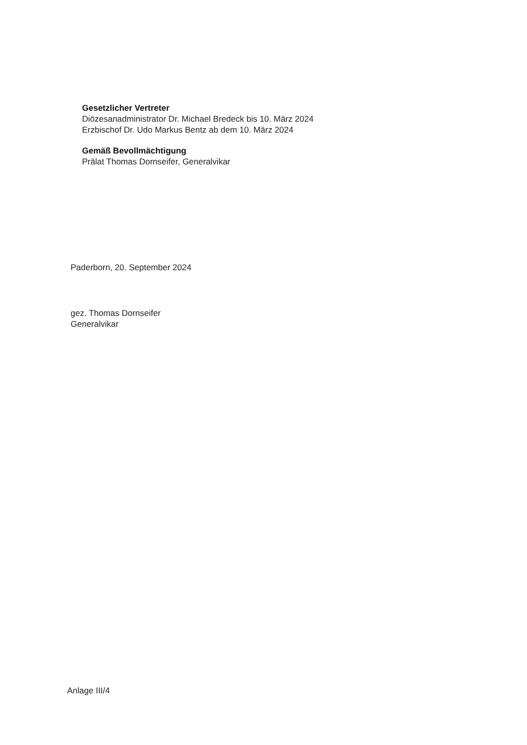Gesetzlicher Vertreter
Diözesanadministrator Dr. Michael Bredeck bis 10. März 2024
Erzbischof Dr. Udo Markus Bentz ab dem 10. März 2024
Gemäß Bevollmächtigung
Prälat Thomas Dornseifer, Generalvikar
Paderborn, 20. September 2024
gez. Thomas Dornseifer
Generalvikar
Anlage III/4